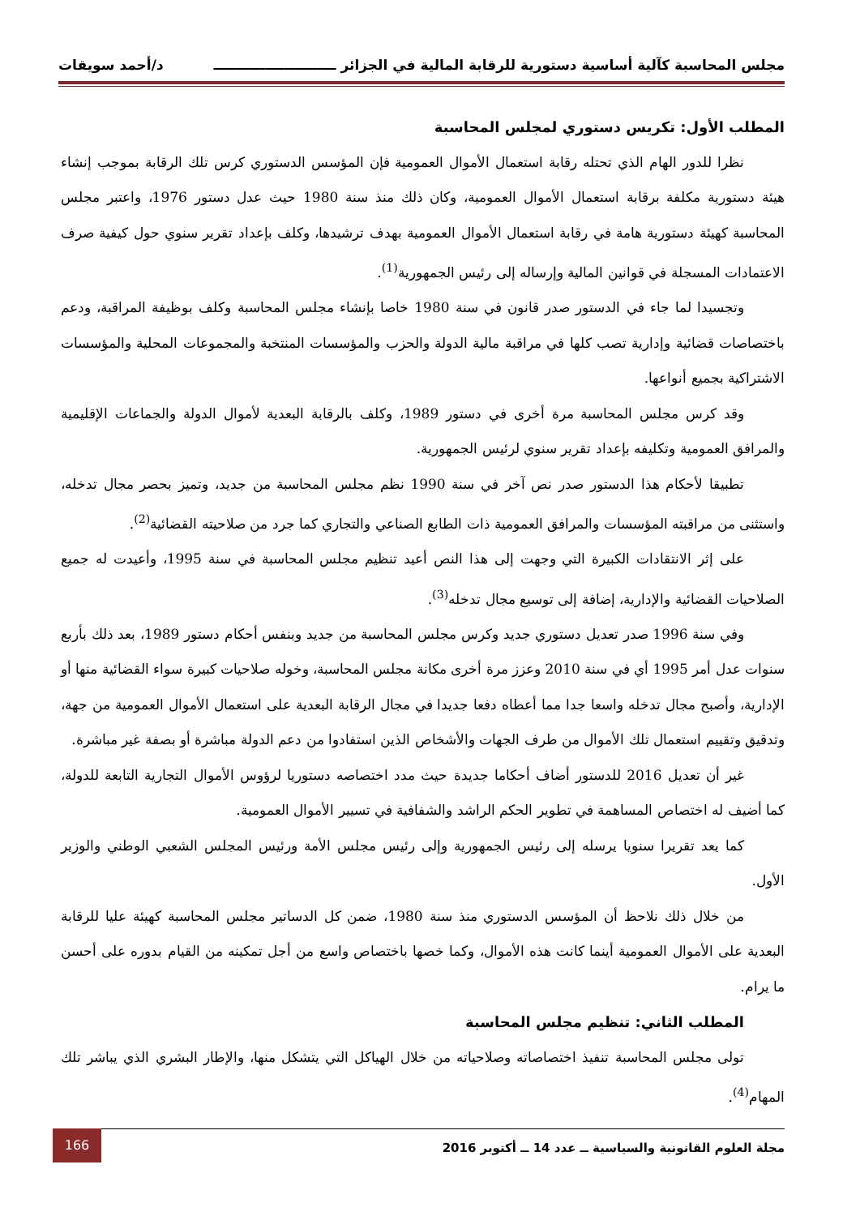مجلس المحاسبة كآلية أساسية دستورية للرقابة المالية في الجزائر ــــــــــــــــــــــــــ د/أحمد سويقات
المطلب الأول: تكريس دستوري لمجلس المحاسبة
نظرا للدور الهام الذي تحتله رقابة استعمال الأموال العمومية فإن المؤسس الدستوري كرس تلك الرقابة بموجب إنشاء هيئة دستورية مكلفة برقابة استعمال الأموال العمومية، وكان ذلك منذ سنة 1980 حيث عدل دستور 1976، واعتبر مجلس المحاسبة كهيئة دستورية هامة في رقابة استعمال الأموال العمومية بهدف ترشيدها، وكلف بإعداد تقرير سنوي حول كيفية صرف الاعتمادات المسجلة في قوانين المالية وإرساله إلى رئيس الجمهورية<sup>(1)</sup>.
وتجسيدا لما جاء في الدستور صدر قانون في سنة 1980 خاصا بإنشاء مجلس المحاسبة وكلف بوظيفة المراقبة، ودعم باختصاصات قضائية وإدارية تصب كلها في مراقبة مالية الدولة والحزب والمؤسسات المنتخبة والمجموعات المحلية والمؤسسات الاشتراكية بجميع أنواعها.
وقد كرس مجلس المحاسبة مرة أخرى في دستور 1989، وكلف بالرقابة البعدية لأموال الدولة والجماعات الإقليمية والمرافق العمومية وتكليفه بإعداد تقرير سنوي لرئيس الجمهورية.
تطبيقا لأحكام هذا الدستور صدر نص آخر في سنة 1990 نظم مجلس المحاسبة من جديد، وتميز بحصر مجال تدخله، واستثنى من مراقبته المؤسسات والمرافق العمومية ذات الطابع الصناعي والتجاري كما جرد من صلاحيته القضائية<sup>(2)</sup>.
على إثر الانتقادات الكبيرة التي وجهت إلى هذا النص أعيد تنظيم مجلس المحاسبة في سنة 1995، وأعيدت له جميع الصلاحيات القضائية والإدارية، إضافة إلى توسيع مجال تدخله<sup>(3)</sup>.
وفي سنة 1996 صدر تعديل دستوري جديد وكرس مجلس المحاسبة من جديد وبنفس أحكام دستور 1989، بعد ذلك بأربع سنوات عدل أمر 1995 أي في سنة 2010 وعزز مرة أخرى مكانة مجلس المحاسبة، وخوله صلاحيات كبيرة سواء القضائية منها أو الإدارية، وأصبح مجال تدخله واسعا جدا مما أعطاه دفعا جديدا في مجال الرقابة البعدية على استعمال الأموال العمومية من جهة، وتدقيق وتقييم استعمال تلك الأموال من طرف الجهات والأشخاص الذين استفادوا من دعم الدولة مباشرة أو بصفة غير مباشرة.
غير أن تعديل 2016 للدستور أضاف أحكاما جديدة حيث مدد اختصاصه دستوريا لرؤوس الأموال التجارية التابعة للدولة، كما أضيف له اختصاص المساهمة في تطوير الحكم الراشد والشفافية في تسيير الأموال العمومية.
كما يعد تقريرا سنويا يرسله إلى رئيس الجمهورية وإلى رئيس مجلس الأمة ورئيس المجلس الشعبي الوطني والوزير الأول.
من خلال ذلك نلاحظ أن المؤسس الدستوري منذ سنة 1980، ضمن كل الدساتير مجلس المحاسبة كهيئة عليا للرقابة البعدية على الأموال العمومية أينما كانت هذه الأموال، وكما خصها باختصاص واسع من أجل تمكينه من القيام بدوره على أحسن ما يرام.
المطلب الثاني: تنظيم مجلس المحاسبة
تولى مجلس المحاسبة تنفيذ اختصاصاته وصلاحياته من خلال الهياكل التي يتشكل منها، والإطار البشري الذي يباشر تلك المهام<sup>(4)</sup>.
مجلة العلوم القانونية والسياسية ــ عدد 14 ــ أكتوبر 2016
166